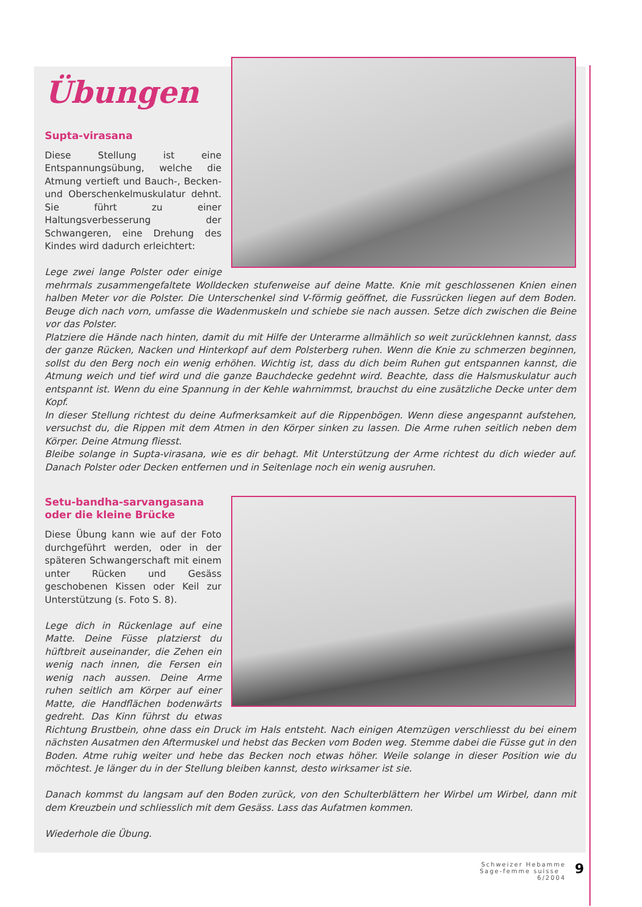Übungen
Supta-virasana
Diese Stellung ist eine Entspannungsübung, welche die Atmung vertieft und Bauch-, Becken- und Oberschenkelmuskulatur dehnt. Sie führt zu einer Haltungsverbesserung der Schwangeren, eine Drehung des Kindes wird dadurch erleichtert:
Lege zwei lange Polster oder einige mehrmals zusammengefaltete Wolldecken stufenweise auf deine Matte. Knie mit geschlossenen Knien einen halben Meter vor die Polster. Die Unterschenkel sind V-förmig geöffnet, die Fussrücken liegen auf dem Boden. Beuge dich nach vorn, umfasse die Wadenmuskeln und schiebe sie nach aussen. Setze dich zwischen die Beine vor das Polster.
Platziere die Hände nach hinten, damit du mit Hilfe der Unterarme allmählich so weit zurücklehnen kannst, dass der ganze Rücken, Nacken und Hinterkopf auf dem Polsterberg ruhen. Wenn die Knie zu schmerzen beginnen, sollst du den Berg noch ein wenig erhöhen. Wichtig ist, dass du dich beim Ruhen gut entspannen kannst, die Atmung weich und tief wird und die ganze Bauchdecke gedehnt wird. Beachte, dass die Halsmuskulatur auch entspannt ist. Wenn du eine Spannung in der Kehle wahrnimmst, brauchst du eine zusätzliche Decke unter dem Kopf.
In dieser Stellung richtest du deine Aufmerksamkeit auf die Rippenbögen. Wenn diese angespannt aufstehen, versuchst du, die Rippen mit dem Atmen in den Körper sinken zu lassen. Die Arme ruhen seitlich neben dem Körper. Deine Atmung fliesst.
Bleibe solange in Supta-virasana, wie es dir behagt. Mit Unterstützung der Arme richtest du dich wieder auf. Danach Polster oder Decken entfernen und in Seitenlage noch ein wenig ausruhen.
Setu-bandha-sarvangasana
oder die kleine Brücke
Diese Übung kann wie auf der Foto durchgeführt werden, oder in der späteren Schwangerschaft mit einem unter Rücken und Gesäss geschobenen Kissen oder Keil zur Unterstützung (s. Foto S. 8).
Lege dich in Rückenlage auf eine Matte. Deine Füsse platzierst du hüftbreit auseinander, die Zehen ein wenig nach innen, die Fersen ein wenig nach aussen. Deine Arme ruhen seitlich am Körper auf einer Matte, die Handflächen bodenwärts gedreht. Das Kinn führst du etwas Richtung Brustbein, ohne dass ein Druck im Hals entsteht. Nach einigen Atemzügen verschliesst du bei einem nächsten Ausatmen den Aftermuskel und hebst das Becken vom Boden weg. Stemme dabei die Füsse gut in den Boden. Atme ruhig weiter und hebe das Becken noch etwas höher. Weile solange in dieser Position wie du möchtest. Je länger du in der Stellung bleiben kannst, desto wirksamer ist sie.
Danach kommst du langsam auf den Boden zurück, von den Schulterblättern her Wirbel um Wirbel, dann mit dem Kreuzbein und schliesslich mit dem Gesäss. Lass das Aufatmen kommen.
Wiederhole die Übung.
Schweizer Hebamme
Sage-femme suisse 6/2004
9